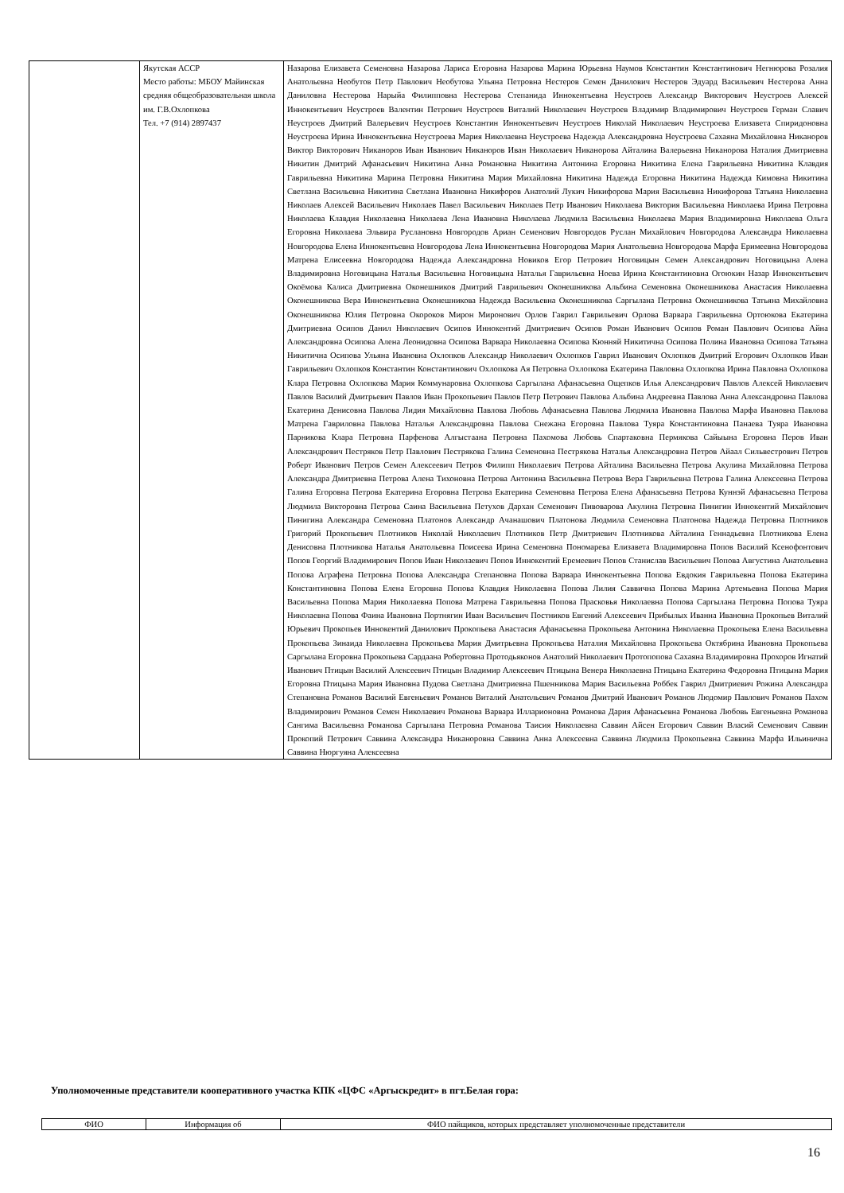| | Якутская АССР Место работы: МБОУ Майинская средняя общеобразовательная школа им. Г.В.Охлопкова Тел. +7 (914) 2897437 | Назарова Елизавета Семеновна Назарова Лариса Егоровна Назарова Марина Юрьевна Наумов Константин Константинович Негнюрова Розалия Анатольевна Необутов Петр Павлович Необутова Ульяна Петровна Нестеров Семен Данилович Нестеров Эдуард Васильевич Нестерова Анна Даниловна Нестерова Нарыйа Филипповна Нестерова Степанида Иннокентьевна Неустроев Александр Викторович Неустроев Алексей Иннокентьевич Неустроев Валентин Петрович Неустроев Виталий Николаевич Неустроев Владимир Владимирович Неустроев Герман Славич Неустроев Дмитрий Валерьевич Неустроев Константин Иннокентьевич Неустроев Николай Николаевич Неустроева Елизавета Спиридоновна Неустроева Ирина Иннокентьевна Неустроева Мария Николаевна Неустроева Надежда Александровна Неустроева Сахаяна Михайловна Никаноров Виктор Викторович Никаноров Иван Иванович Никаноров Иван Николаевич Никанорова Айталина Валерьевна Никанорова Наталия Дмитриевна Никитин Дмитрий Афанасьевич Никитина Анна Романовна Никитина Антонина Егоровна Никитина Елена Гаврильевна Никитина Клавдия Гаврильевна Никитина Марина Петровна Никитина Мария Михайловна Никитина Надежда Егоровна Никитина Надежда Кимовна Никитина Светлана Васильевна Никитина Светлана Ивановна Никифоров Анатолий Лукич Никифорова Мария Васильевна Никифорова Татьяна Николаевна Николаев Алексей Васильевич Николаев Павел Васильевич Николаев Петр Иванович Николаева Виктория Васильевна Николаева Ирина Петровна Николаева Клавдия Николаевна Николаева Лена Ивановна Николаева Людмила Васильевна Николаева Мария Владимировна Николаева Ольга Егоровна Николаева Эльвира Руслановна Новгородов Ариан Семенович Новгородов Руслан Михайлович Новгородова Александра Николаевна Новгородова Елена Иннокентьевна Новгородова Лена Иннокентьевна Новгородова Мария Анатольевна Новгородова Марфа Еримеевна Новгородова Матрена Елисеевна Новгородова Надежда Александровна Новиков Егор Петрович Ноговицын Семен Александрович Ноговицына Алена Владимировна Ноговицына Наталья Васильевна Ноговицына Наталья Гаврильевна Ноева Ирина Константиновна Огоюкин Назар Иннокентьевич Окоёмова Калиса Дмитриевна Оконешников Дмитрий Гаврильевич Оконешникова Альбина Семеновна Оконешникова Анастасия Николаевна Оконешникова Вера Иннокентьевна Оконешникова Надежда Васильевна Оконешникова Саргылана Петровна Оконешникова Татьяна Михайловна Оконешникова Юлия Петровна Окороков Мирон Миронович Орлов Гаврил Гаврильевич Орлова Варвара Гаврильевна Ортоюкова Екатерина Дмитриевна Осипов Данил Николаевич Осипов Иннокентий Дмитриевич Осипов Роман Иванович Осипов Роман Павлович Осипова Айна Александровна Осипова Алена Леонидовна Осипова Варвара Николаевна Осипова Кюнняй Никитична Осипова Полина Ивановна Осипова Татьяна Никитична Осипова Ульяна Ивановна Охлопков Александр Николаевич Охлопков Гаврил Иванович Охлопков Дмитрий Егорович Охлопков Иван Гаврильевич Охлопков Константин Константинович Охлопкова Ая Петровна Охлопкова Екатерина Павловна Охлопкова Ирина Павловна Охлопкова Клара Петровна Охлопкова Мария Коммунаровна Охлопкова Саргылана Афанасьевна Ощепков Илья Александрович Павлов Алексей Николаевич Павлов Василий Дмитрьевич Павлов Иван Прокопьевич Павлов Петр Петрович Павлова Альбина Андреевна Павлова Анна Александровна Павлова Екатерина Денисовна Павлова Лидия Михайловна Павлова Любовь Афанасьевна Павлова Людмила Ивановна Павлова Марфа Ивановна Павлова Матрена Гавриловна Павлова Наталья Александровна Павлова Снежана Егоровна Павлова Туяра Константиновна Панаева Туяра Ивановна Парникова Клара Петровна Парфенова Алгыстаана Петровна Пахомова Любовь Спартаковна Пермякова Сайыына Егоровна Перов Иван Александрович Пестряков Петр Павлович Пестрякова Галина Семеновна Пестрякова Наталья Александровна Петров Айаал Сильвестрович Петров Роберт Иванович Петров Семен Алексеевич Петров Филипп Николаевич Петрова Айталина Васильевна Петрова Акулина Михайловна Петрова Александра Дмитриевна Петрова Алена Тихоновна Петрова Антонина Васильевна Петрова Вера Гаврильевна Петрова Галина Алексеевна Петрова Галина Егоровна Петрова Екатерина Егоровна Петрова Екатерина Семеновна Петрова Елена Афанасьевна Петрова Куннэй Афанасьевна Петрова Людмила Викторовна Петрова Саина Васильевна Петухов Дархан Семенович Пивоварова Акулина Петровна Пинигин Иннокентий Михайлович Пинигина Александра Семеновна Платонов Александр Ачанашович Платонова Людмила Семеновна Платонова Надежда Петровна Плотников Григорий Прокопьевич Плотников Николай Николаевич Плотников Петр Дмитриевич Плотникова Айталина Геннадьевна Плотникова Елена Денисовна Плотникова Наталья Анатольевна Поисеева Ирина Семеновна Пономарева Елизавета Владимировна Попов Василий Ксенофонтович Попов Георгий Владимирович Попов Иван Николаевич Попов Иннокентий Еремеевич Попов Станислав Васильевич Попова Августина Анатольевна Попова Аграфена Петровна Попова Александра Степановна Попова Варвара Иннокентьевна Попова Евдокия Гаврильевна Попова Екатерина Константиновна Попова Елена Егоровна Попова Клавдия Николаевна Попова Лилия Саввична Попова Марина Артемьевна Попова Мария Васильевна Попова Мария Николаевна Попова Матрена Гаврильевна Попова Прасковья Николаевна Попова Саргылана Петровна Попова Туяра Николаевна Попова Фаина Ивановна Портнягин Иван Васильевич Постников Евгений Алексеевич Прибылых Иванна Ивановна Прокопьев Виталий Юрьевич Прокопьев Иннокентий Данилович Прокопьева Анастасия Афанасьевна Прокопьева Антонина Николаевна Прокопьева Елена Васильевна Прокопьева Зинаида Николаевна Прокопьева Мария Дмитрьевна Прокопьева Наталия Михайловна Прокопьева Октябрина Ивановна Прокопьева Саргылана Егоровна Прокопьева Сардаана Робертовна Протодьяконов Анатолий Николаевич Протопопова Сахаяна Владимировна Прохоров Игнатий Иванович Птицын Василий Алексеевич Птицын Владимир Алексеевич Птицына Венера Николаевна Птицына Екатерина Федоровна Птицына Мария Егоровна Птицына Мария Ивановна Пудова Светлана Дмитриевна Пшенникова Мария Васильевна Роббек Гаврил Дмитриевич Рожина Александра Степановна Романов Василий Евгеньевич Романов Виталий Анатольевич Романов Дмитрий Иванович Романов Людомир Павлович Романов Пахом Владимирович Романов Семен Николаевич Романова Варвара Илларионовна Романова Дария Афанасьевна Романова Любовь Евгеньевна Романова Сангима Васильевна Романова Саргылана Петровна Романова Таисия Николаевна Саввин Айсен Егорович Саввин Власий Семенович Саввин Прокопий Петрович Саввина Александра Никаноровна Саввина Анна Алексеевна Саввина Людмила Прокопьевна Саввина Марфа Ильинична Саввина Нюргуяна Алексеевна |
Уполномоченные представители кооперативного участка КПК «ЦФС «Аргыскредит» в пгт.Белая гора:
| ФИО | Информация об | ФИО пайщиков, которых представляет уполномоченные представители |
| --- | --- | --- |
16